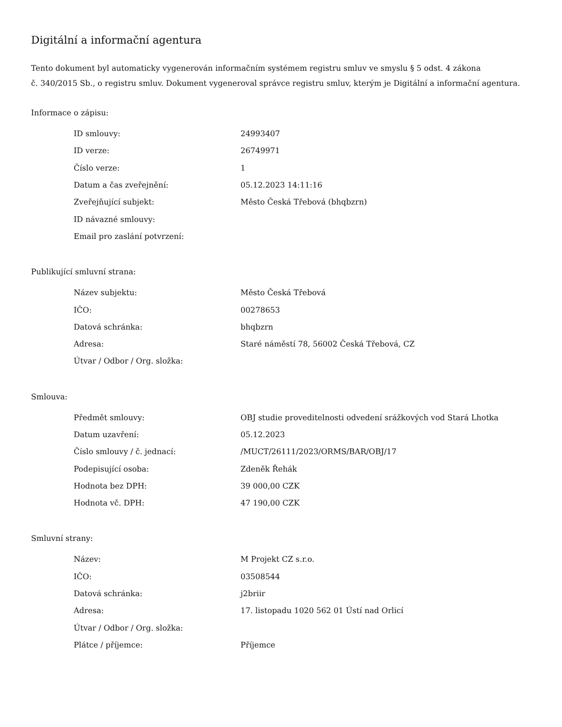Digitální a informační agentura
Tento dokument byl automaticky vygenerován informačním systémem registru smluv ve smyslu § 5 odst. 4 zákona
č. 340/2015 Sb., o registru smluv. Dokument vygeneroval správce registru smluv, kterým je Digitální a informační agentura.
Informace o zápisu:
| ID smlouvy: | 24993407 |
| ID verze: | 26749971 |
| Číslo verze: | 1 |
| Datum a čas zveřejnění: | 05.12.2023 14:11:16 |
| Zveřejňující subjekt: | Město Česká Třebová (bhqbzrn) |
| ID návazné smlouvy: | |
| Email pro zaslání potvrzení: | |
Publikující smluvní strana:
| Název subjektu: | Město Česká Třebová |
| IČO: | 00278653 |
| Datová schránka: | bhqbzrn |
| Adresa: | Staré náměstí 78, 56002 Česká Třebová, CZ |
| Útvar / Odbor / Org. složka: | |
Smlouva:
| Předmět smlouvy: | OBJ studie proveditelnosti odvedení srážkových vod Stará Lhotka |
| Datum uzavření: | 05.12.2023 |
| Číslo smlouvy / č. jednací: | /MUCT/26111/2023/ORMS/BAR/OBJ/17 |
| Podepisující osoba: | Zdeněk Řehák |
| Hodnota bez DPH: | 39 000,00 CZK |
| Hodnota vč. DPH: | 47 190,00 CZK |
Smluvní strany:
| Název: | M Projekt CZ s.r.o. |
| IČO: | 03508544 |
| Datová schránka: | j2briir |
| Adresa: | 17. listopadu 1020 562 01 Ústí nad Orlicí |
| Útvar / Odbor / Org. složka: | |
| Plátce / příjemce: | Příjemce |